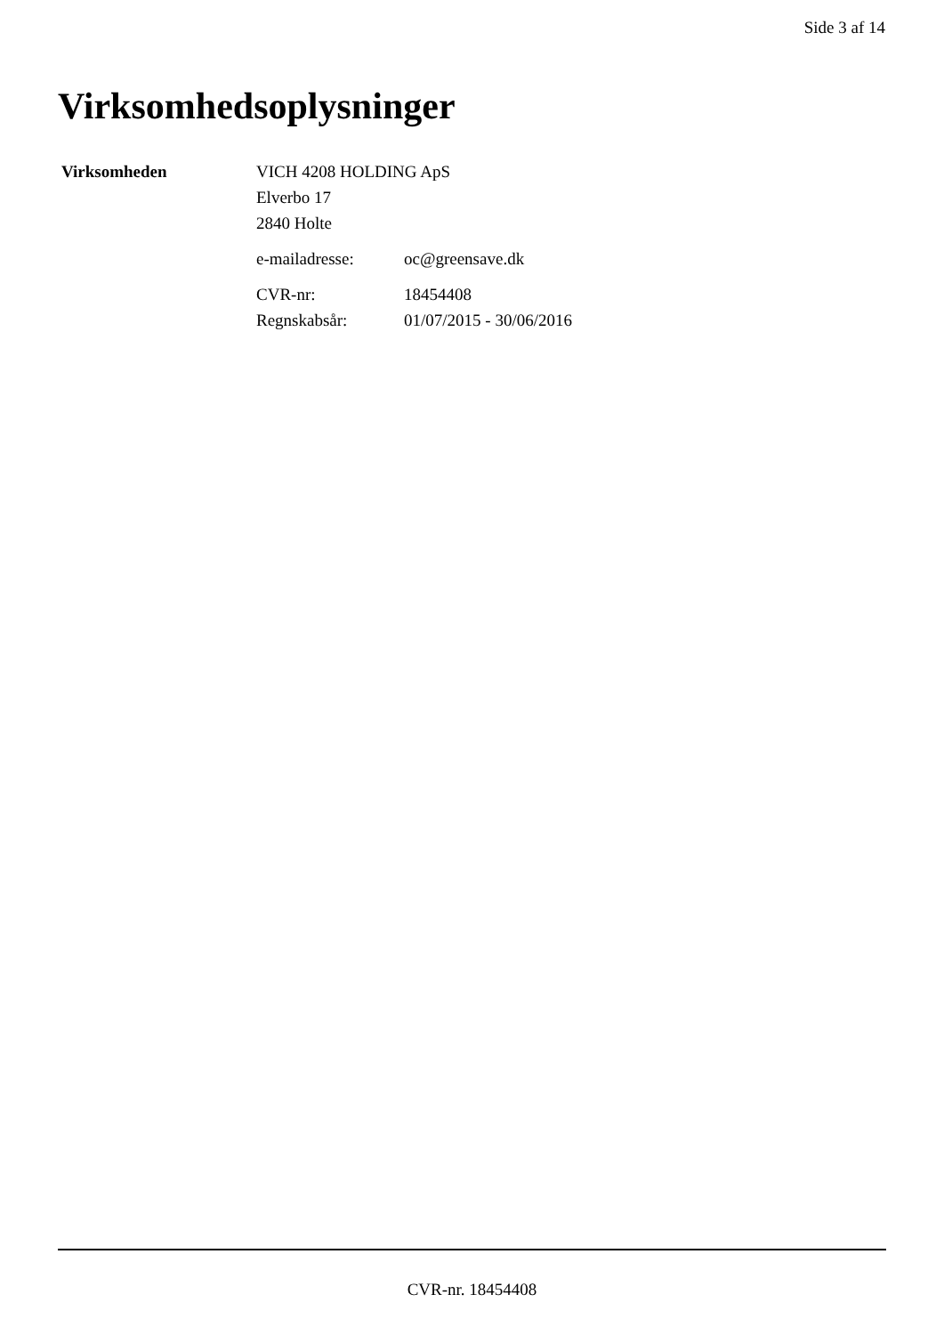Side 3 af 14
Virksomhedsoplysninger
Virksomheden VICH 4208 HOLDING ApS
Elverbo 17
2840 Holte
e-mailadresse: oc@greensave.dk
CVR-nr: 18454408
Regnskabsår: 01/07/2015 - 30/06/2016
CVR-nr. 18454408